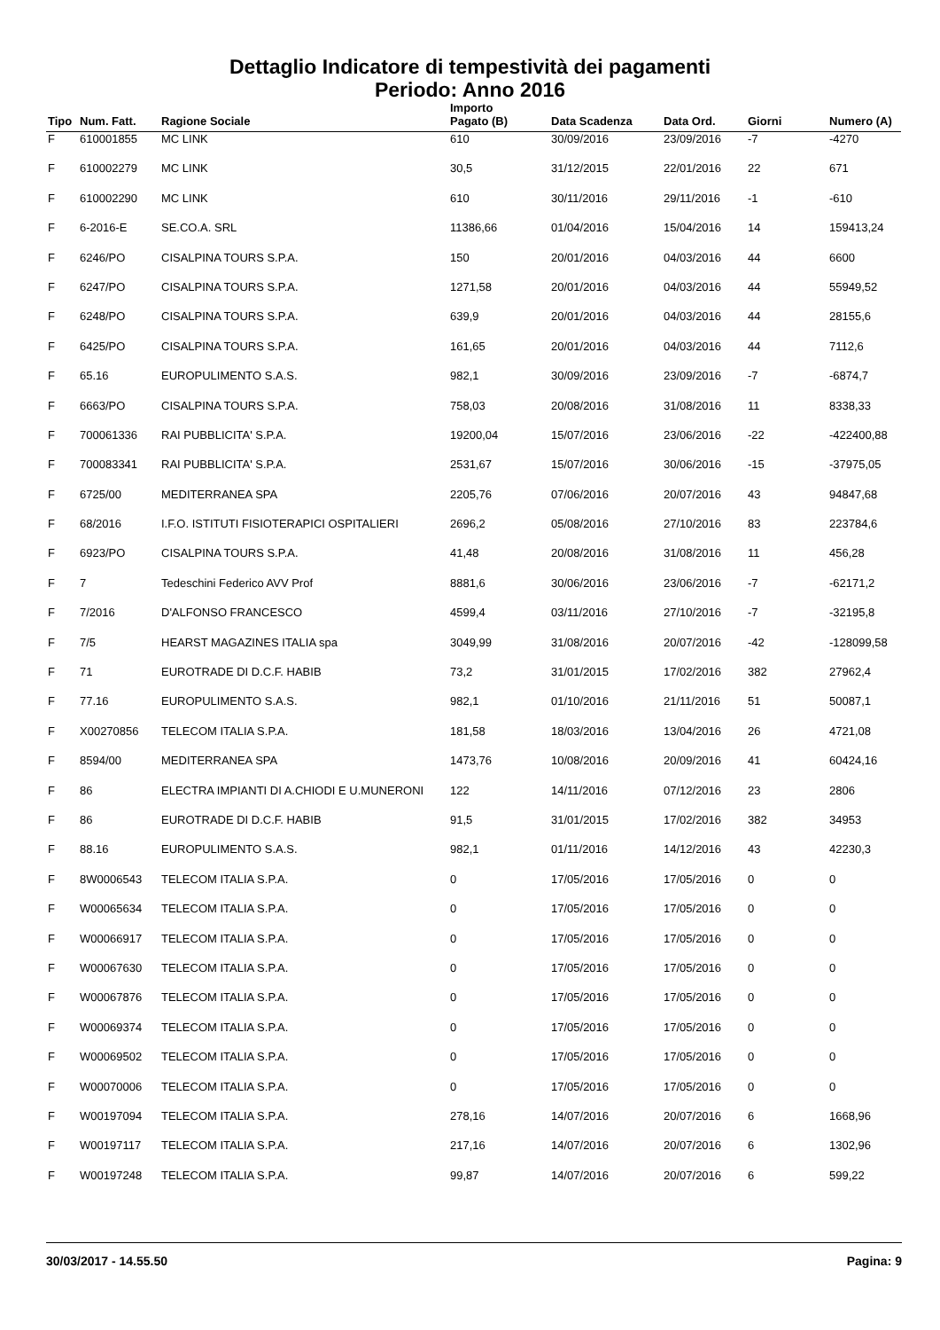Dettaglio Indicatore di tempestività dei pagamenti
Periodo: Anno 2016
| Tipo | Num. Fatt. | Ragione Sociale | Importo Pagato (B) | Data Scadenza | Data Ord. | Giorni | Numero (A) |
| --- | --- | --- | --- | --- | --- | --- | --- |
| F | 610001855 | MC LINK | 610 | 30/09/2016 | 23/09/2016 | -7 | -4270 |
| F | 610002279 | MC LINK | 30,5 | 31/12/2015 | 22/01/2016 | 22 | 671 |
| F | 610002290 | MC LINK | 610 | 30/11/2016 | 29/11/2016 | -1 | -610 |
| F | 6-2016-E | SE.CO.A. SRL | 11386,66 | 01/04/2016 | 15/04/2016 | 14 | 159413,24 |
| F | 6246/PO | CISALPINA TOURS S.P.A. | 150 | 20/01/2016 | 04/03/2016 | 44 | 6600 |
| F | 6247/PO | CISALPINA TOURS S.P.A. | 1271,58 | 20/01/2016 | 04/03/2016 | 44 | 55949,52 |
| F | 6248/PO | CISALPINA TOURS S.P.A. | 639,9 | 20/01/2016 | 04/03/2016 | 44 | 28155,6 |
| F | 6425/PO | CISALPINA TOURS S.P.A. | 161,65 | 20/01/2016 | 04/03/2016 | 44 | 7112,6 |
| F | 65.16 | EUROPULIMENTO S.A.S. | 982,1 | 30/09/2016 | 23/09/2016 | -7 | -6874,7 |
| F | 6663/PO | CISALPINA TOURS S.P.A. | 758,03 | 20/08/2016 | 31/08/2016 | 11 | 8338,33 |
| F | 700061336 | RAI PUBBLICITA' S.P.A. | 19200,04 | 15/07/2016 | 23/06/2016 | -22 | -422400,88 |
| F | 700083341 | RAI PUBBLICITA' S.P.A. | 2531,67 | 15/07/2016 | 30/06/2016 | -15 | -37975,05 |
| F | 6725/00 | MEDITERRANEA SPA | 2205,76 | 07/06/2016 | 20/07/2016 | 43 | 94847,68 |
| F | 68/2016 | I.F.O. ISTITUTI FISIOTERAPICI OSPITALIERI | 2696,2 | 05/08/2016 | 27/10/2016 | 83 | 223784,6 |
| F | 6923/PO | CISALPINA TOURS S.P.A. | 41,48 | 20/08/2016 | 31/08/2016 | 11 | 456,28 |
| F | 7 | Tedeschini Federico AVV Prof | 8881,6 | 30/06/2016 | 23/06/2016 | -7 | -62171,2 |
| F | 7/2016 | D'ALFONSO FRANCESCO | 4599,4 | 03/11/2016 | 27/10/2016 | -7 | -32195,8 |
| F | 7/5 | HEARST MAGAZINES ITALIA spa | 3049,99 | 31/08/2016 | 20/07/2016 | -42 | -128099,58 |
| F | 71 | EUROTRADE DI D.C.F. HABIB | 73,2 | 31/01/2015 | 17/02/2016 | 382 | 27962,4 |
| F | 77.16 | EUROPULIMENTO S.A.S. | 982,1 | 01/10/2016 | 21/11/2016 | 51 | 50087,1 |
| F | X00270856 | TELECOM ITALIA S.P.A. | 181,58 | 18/03/2016 | 13/04/2016 | 26 | 4721,08 |
| F | 8594/00 | MEDITERRANEA SPA | 1473,76 | 10/08/2016 | 20/09/2016 | 41 | 60424,16 |
| F | 86 | ELECTRA IMPIANTI DI A.CHIODI E U.MUNERONI | 122 | 14/11/2016 | 07/12/2016 | 23 | 2806 |
| F | 86 | EUROTRADE DI D.C.F. HABIB | 91,5 | 31/01/2015 | 17/02/2016 | 382 | 34953 |
| F | 88.16 | EUROPULIMENTO S.A.S. | 982,1 | 01/11/2016 | 14/12/2016 | 43 | 42230,3 |
| F | 8W0006543 | TELECOM ITALIA S.P.A. | 0 | 17/05/2016 | 17/05/2016 | 0 | 0 |
| F | W00065634 | TELECOM ITALIA S.P.A. | 0 | 17/05/2016 | 17/05/2016 | 0 | 0 |
| F | W00066917 | TELECOM ITALIA S.P.A. | 0 | 17/05/2016 | 17/05/2016 | 0 | 0 |
| F | W00067630 | TELECOM ITALIA S.P.A. | 0 | 17/05/2016 | 17/05/2016 | 0 | 0 |
| F | W00067876 | TELECOM ITALIA S.P.A. | 0 | 17/05/2016 | 17/05/2016 | 0 | 0 |
| F | W00069374 | TELECOM ITALIA S.P.A. | 0 | 17/05/2016 | 17/05/2016 | 0 | 0 |
| F | W00069502 | TELECOM ITALIA S.P.A. | 0 | 17/05/2016 | 17/05/2016 | 0 | 0 |
| F | W00070006 | TELECOM ITALIA S.P.A. | 0 | 17/05/2016 | 17/05/2016 | 0 | 0 |
| F | W00197094 | TELECOM ITALIA S.P.A. | 278,16 | 14/07/2016 | 20/07/2016 | 6 | 1668,96 |
| F | W00197117 | TELECOM ITALIA S.P.A. | 217,16 | 14/07/2016 | 20/07/2016 | 6 | 1302,96 |
| F | W00197248 | TELECOM ITALIA S.P.A. | 99,87 | 14/07/2016 | 20/07/2016 | 6 | 599,22 |
30/03/2017 - 14.55.50 Pagina: 9